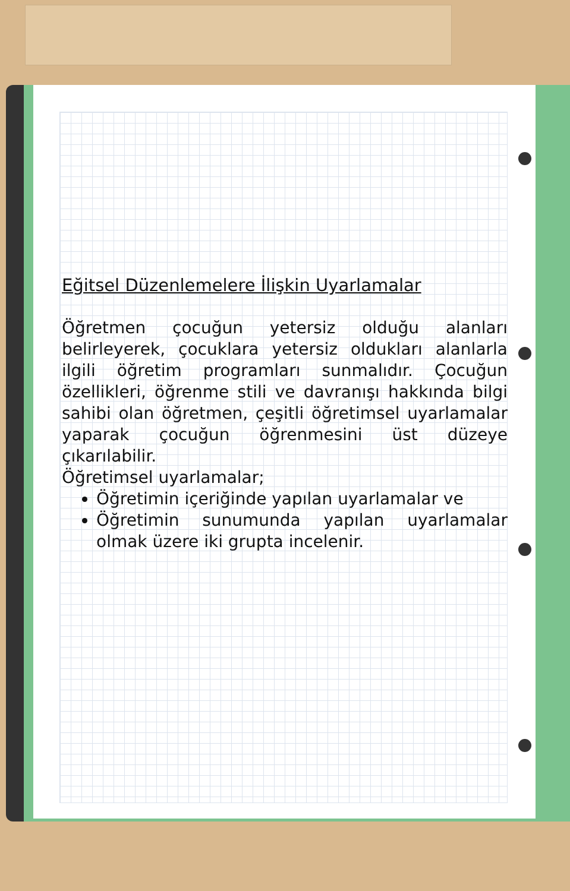Eğitsel Düzenlemelere İlişkin Uyarlamalar
Öğretmen çocuğun yetersiz olduğu alanları belirleyerek, çocuklara yetersiz oldukları alanlarla ilgili öğretim programları sunmalıdır. Çocuğun özellikleri, öğrenme stili ve davranışı hakkında bilgi sahibi olan öğretmen, çeşitli öğretimsel uyarlamalar yaparak çocuğun öğrenmesini üst düzeye çıkarılabilir.
Öğretimsel uyarlamalar;
Öğretimin içeriğinde yapılan uyarlamalar ve
Öğretimin sunumunda yapılan uyarlamalar olmak üzere iki grupta incelenir.